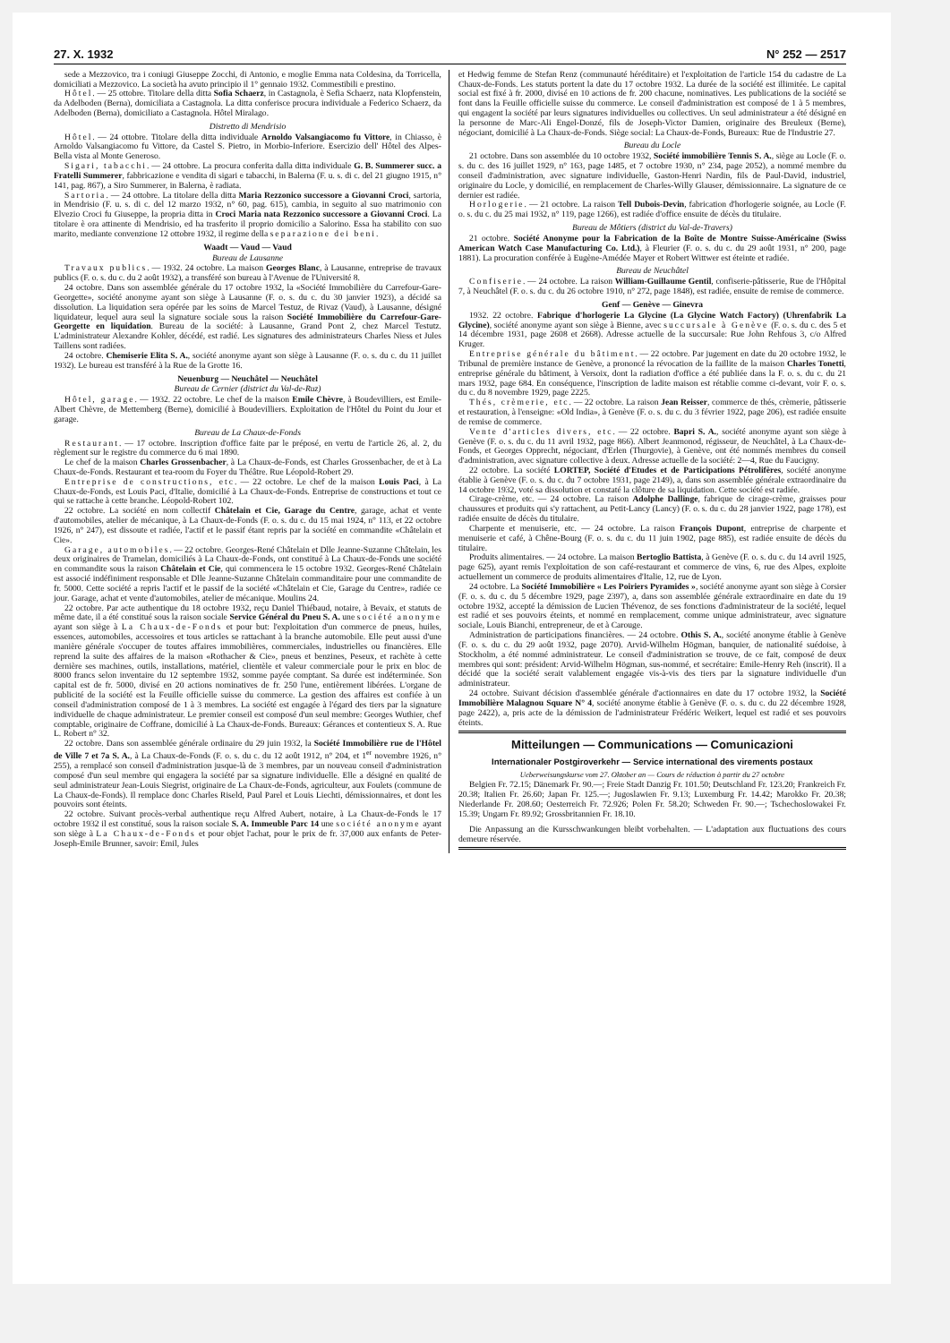27. X. 1932 N° 252 — 2517
sede a Mezzovico, tra i coniugi Giuseppe Zocchi, di Antonio, e moglie Emma nata Coldesina, da Torricella, domiciliati a Mezzovico. La società ha avuto principio il 1° gennaio 1932. Commestibili e prestino.
Hôtel. — 25 ottobre. Titolare della ditta Sofia Schaerz, in Castagnola, è Sefia Schaerz, nata Klopfenstein, da Adelboden (Berna), domiciliata a Castagnola. La ditta conferisce procura individuale a Federico Schaerz, da Adelboden (Berna), domiciliato a Castagnola. Hôtel Miralago.
Distretto di Mendrisio
Hôtel. — 24 ottobre. Titolare della ditta individuale Arnoldo Valsangiacomo fu Vittore, in Chiasso, è Arnoldo Valsangiacomo fu Vittore, da Castel S. Pietro, in Morbio-Inferiore. Esercizio dell' Hôtel des Alpes-Bella vista al Monte Generoso.
Sigari, tabacchi. — 24 ottobre. La procura conferita dalla ditta individuale G. B. Summerer succ. a Fratelli Summerer, fabbricazione e vendita di sigari e tabacchi, in Balerna (F. u. s. di c. del 21 giugno 1915, n° 141, pag. 867), a Siro Summerer, in Balerna, è radiata.
Sartoria. — 24 ottobre. La titolare della ditta Maria Rezzonico successore a Giovanni Croci, sartoria, in Mendrisio (F. u. s. di c. del 12 marzo 1932, n° 60, pag. 615), cambia, in seguito al suo matrimonio con Elvezio Croci fu Giuseppe, la propria ditta in Croci Maria nata Rezzonico successore a Giovanni Croci. La titolare è ora attinente di Mendrisio, ed ha trasferito il proprio domicilio a Salorino. Essa ha stabilito con suo marito, mediante convenzione 12 ottobre 1932, il regime della separazione dei beni.
Waadt — Vaud — Vaud
Bureau de Lausanne
Travaux publics. — 1932. 24 octobre. La maison Georges Blanc, à Lausanne, entreprise de travaux publics (F. o. s. du c. du 2 août 1932), a transféré son bureau à l'Avenue de l'Université 8.
24 octobre. Dans son assemblée générale du 17 octobre 1932, la «Société Immobilière du Carrefour-Gare-Georgette», société anonyme ayant son siège à Lausanne (F. o. s. du c. du 30 janvier 1923), a décidé sa dissolution. La liquidation sera opérée par les soins de Marcel Testuz, de Rivaz (Vaud), à Lausanne, désigné liquidateur, lequel aura seul la signature sociale sous la raison Société Immobilière du Carrefour-Gare-Georgette en liquidation. Bureau de la société: à Lausanne, Grand Pont 2, chez Marcel Testutz. L'administrateur Alexandre Kohler, décédé, est radié. Les signatures des administrateurs Charles Niess et Jules Taillens sont radiées.
24 octobre. Chemiserie Elita S. A., société anonyme ayant son siège à Lausanne (F. o. s. du c. du 11 juillet 1932). Le bureau est transféré à la Rue de la Grotte 16.
Neuenburg — Neuchâtel — Neuchâtel
Bureau de Cernier (district du Val-de-Ruz)
Hôtel, garage. — 1932. 22 octobre. Le chef de la maison Emile Chèvre, à Boudevilliers, est Emile-Albert Chèvre, de Mettemberg (Berne), domicilié à Boudevilliers. Exploitation de l'Hôtel du Point du Jour et garage.
Bureau de La Chaux-de-Fonds
Restaurant. — 17 octobre. Inscription d'office faite par le préposé, en vertu de l'article 26, al. 2, du règlement sur le registre du commerce du 6 mai 1890.
Le chef de la maison Charles Grossenbacher, à La Chaux-de-Fonds, est Charles Grossenbacher, de et à La Chaux-de-Fonds. Restaurant et tea-room du Foyer du Théâtre. Rue Léopold-Robert 29.
Entreprise de constructions, etc. — 22 octobre. Le chef de la maison Louis Paci, à La Chaux-de-Fonds, est Louis Paci, d'Italie, domicilié à La Chaux-de-Fonds. Entreprise de constructions et tout ce qui se rattache à cette branche. Léopold-Robert 102.
22 octobre. La société en nom collectif Châtelain et Cie, Garage du Centre, garage, achat et vente d'automobiles, atelier de mécanique, à La Chaux-de-Fonds (F. o. s. du c. du 15 mai 1924, n° 113, et 22 octobre 1926, n° 247), est dissoute et radiée, l'actif et le passif étant repris par la société en commandite «Châtelain et Cie».
Garage, automobiles. — 22 octobre. Georges-René Châtelain et Dlle Jeanne-Suzanne Châtelain, les deux originaires de Tramelan, domiciliés à La Chaux-de-Fonds, ont constitué à La Chaux-de-Fonds une société en commandite sous la raison Châtelain et Cie, qui commencera le 15 octobre 1932. Georges-René Châtelain est associé indéfiniment responsable et Dlle Jeanne-Suzanne Châtelain commanditaire pour une commandite de fr. 5000. Cette société a repris l'actif et le passif de la société «Châtelain et Cie, Garage du Centre», radiée ce jour. Garage, achat et vente d'automobiles, atelier de mécanique. Moulins 24.
22 octobre. Par acte authentique du 18 octobre 1932, reçu Daniel Thiébaud, notaire, à Bevaix, et statuts de même date, il a été constitué sous la raison sociale Service Général du Pneu S. A. une société anonyme ayant son siège à La Chaux-de-Fonds et pour but: l'exploitation d'un commerce de pneus, huiles, essences, automobiles, accessoires et tous articles se rattachant à la branche automobile. Elle peut aussi d'une manière générale s'occuper de toutes affaires immobilières, commerciales, industrielles ou financières. Elle reprend la suite des affaires de la maison «Rothacher & Cie», pneus et benzines, Peseux, et rachète à cette dernière ses machines, outils, installations, matériel, clientèle et valeur commerciale pour le prix en bloc de 8000 francs selon inventaire du 12 septembre 1932, somme payée comptant. Sa durée est indéterminée. Son capital est de fr. 5000, divisé en 20 actions nominatives de fr. 250 l'une, entièrement libérées. L'organe de publicité de la société est la Feuille officielle suisse du commerce. La gestion des affaires est confiée à un conseil d'administration composé de 1 à 3 membres. La société est engagée à l'égard des tiers par la signature individuelle de chaque administrateur. Le premier conseil est composé d'un seul membre: Georges Wuthier, chef comptable, originaire de Coffrane, domicilié à La Chaux-de-Fonds. Bureaux: Gérances et contentieux S. A. Rue L. Robert n° 32.
22 octobre. Dans son assemblée générale ordinaire du 29 juin 1932, la Société Immobilière rue de l'Hôtel de Ville 7 et 7a S. A., à La Chaux-de-Fonds (F. o. s. du c. du 12 août 1912, n° 204, et 1<sup>er</sup> novembre 1926, n° 255), a remplacé son conseil d'administration jusque-là de 3 membres, par un nouveau conseil d'administration composé d'un seul membre qui engagera la société par sa signature individuelle. Elle a désigné en qualité de seul administrateur Jean-Louis Siegrist, originaire de La Chaux-de-Fonds, agriculteur, aux Foulets (commune de La Chaux-de-Fonds). Il remplace donc Charles Riseld, Paul Parel et Louis Liechti, démissionnaires, et dont les pouvoirs sont éteints.
22 octobre. Suivant procès-verbal authentique reçu Alfred Aubert, notaire, à La Chaux-de-Fonds le 17 octobre 1932 il est constitué, sous la raison sociale S. A. Immeuble Parc 14 une société anonyme ayant son siège à La Chaux-de-Fonds et pour objet l'achat, pour le prix de fr. 37,000 aux enfants de Peter-Joseph-Emile Brunner, savoir: Emil, Jules
et Hedwig femme de Stefan Renz (communauté héréditaire) et l'exploitation de l'article 154 du cadastre de La Chaux-de-Fonds. Les statuts portent la date du 17 octobre 1932. La durée de la société est illimitée. Le capital social est fixé à fr. 2000, divisé en 10 actions de fr. 200 chacune, nominatives. Les publications de la société se font dans la Feuille officielle suisse du commerce. Le conseil d'administration est composé de 1 à 5 membres, qui engagent la société par leurs signatures individuelles ou collectives. Un seul administrateur a été désigné en la personne de Marc-Ali Engel-Donzé, fils de Joseph-Victor Damien, originaire des Breuleux (Berne), négociant, domicilié à La Chaux-de-Fonds. Siège social: La Chaux-de-Fonds, Bureaux: Rue de l'Industrie 27.
Bureau du Locle
21 octobre. Dans son assemblée du 10 octobre 1932, Société immobilière Tennis S. A., siège au Locle (F. o. s. du c. des 16 juillet 1929, n° 163, page 1485, et 7 octobre 1930, n° 234, page 2052), a nommé membre du conseil d'administration, avec signature individuelle, Gaston-Henri Nardin, fils de Paul-David, industriel, originaire du Locle, y domicilié, en remplacement de Charles-Willy Glauser, démissionnaire. La signature de ce dernier est radiée.
Horlogerie. — 21 octobre. La raison Tell Dubois-Devin, fabrication d'horlogerie soignée, au Locle (F. o. s. du c. du 25 mai 1932, n° 119, page 1266), est radiée d'office ensuite de décès du titulaire.
Bureau de Môtiers (district du Val-de-Travers)
21 octobre. Société Anonyme pour la Fabrication de la Boîte de Montre Suisse-Américaine (Swiss American Watch Case Manufacturing Co. Ltd.), à Fleurier (F. o. s. du c. du 29 août 1931, n° 200, page 1881). La procuration conférée à Eugène-Amédée Mayer et Robert Wittwer est éteinte et radiée.
Bureau de Neuchâtel
Confiserie. — 24 octobre. La raison William-Guillaume Gentil, confiserie-pâtisserie, Rue de l'Hôpital 7, à Neuchâtel (F. o. s. du c. du 26 octobre 1910, n° 272, page 1848), est radiée, ensuite de remise de commerce.
Genf — Genève — Ginevra
1932. 22 octobre. Fabrique d'horlogerie La Glycine (La Glycine Watch Factory) (Uhrenfabrik La Glycine), société anonyme ayant son siège à Bienne, avec succursale à Genève (F. o. s. du c. des 5 et 14 décembre 1931, page 2608 et 2668). Adresse actuelle de la succursale: Rue John Rehfous 3, c/o Alfred Kruger.
Entreprise générale du bâtiment. — 22 octobre. Par jugement en date du 20 octobre 1932, le Tribunal de première instance de Genève, a prononcé la révocation de la faillite de la maison Charles Tonetti, entreprise générale du bâtiment, à Versoix, dont la radiation d'office a été publiée dans la F. o. s. du c. du 21 mars 1932, page 684. En conséquence, l'inscription de ladite maison est rétablie comme ci-devant, voir F. o. s. du c. du 8 novembre 1929, page 2225.
Thés, crèmerie, etc. — 22 octobre. La raison Jean Reisser, commerce de thés, crèmerie, pâtisserie et restauration, à l'enseigne: «Old India», à Genève (F. o. s. du c. du 3 février 1922, page 206), est radiée ensuite de remise de commerce.
Vente d'articles divers, etc. — 22 octobre. Bapri S. A., société anonyme ayant son siège à Genève (F. o. s. du c. du 11 avril 1932, page 866). Albert Jeanmonod, régisseur, de Neuchâtel, à La Chaux-de-Fonds, et Georges Opprecht, négociant, d'Erlen (Thurgovie), à Genève, ont été nommés membres du conseil d'administration, avec signature collective à deux. Adresse actuelle de la société: 2—4, Rue du Faucigny.
22 octobre. La société LORTEP, Société d'Etudes et de Participations Pétrolifères, société anonyme établie à Genève (F. o. s. du c. du 7 octobre 1931, page 2149), a, dans son assemblée générale extraordinaire du 14 octobre 1932, voté sa dissolution et constaté la clôture de sa liquidation. Cette société est radiée.
Cirage-crème, etc. — 24 octobre. La raison Adolphe Dallinge, fabrique de cirage-crème, graisses pour chaussures et produits qui s'y rattachent, au Petit-Lancy (Lancy) (F. o. s. du c. du 28 janvier 1922, page 178), est radiée ensuite de décès du titulaire.
Charpente et menuiserie, etc. — 24 octobre. La raison François Dupont, entreprise de charpente et menuiserie et café, à Chêne-Bourg (F. o. s. du c. du 11 juin 1902, page 885), est radiée ensuite de décès du titulaire.
Produits alimentaires. — 24 octobre. La maison Bertoglio Battista, à Genève (F. o. s. du c. du 14 avril 1925, page 625), ayant remis l'exploitation de son café-restaurant et commerce de vins, 6, rue des Alpes, exploite actuellement un commerce de produits alimentaires d'Italie, 12, rue de Lyon.
24 octobre. La Société Immobilière « Les Poiriers Pyramides », société anonyme ayant son siège à Corsier (F. o. s. du c. du 5 décembre 1929, page 2397), a, dans son assemblée générale extraordinaire en date du 19 octobre 1932, accepté la démission de Lucien Thévenoz, de ses fonctions d'administrateur de la société, lequel est radié et ses pouvoirs éteints, et nommé en remplacement, comme unique administrateur, avec signature sociale, Louis Bianchi, entrepreneur, de et à Carouge.
Administration de participations financières. — 24 octobre. Othis S. A., société anonyme établie à Genève (F. o. s. du c. du 29 août 1932, page 2070). Arvid-Wilhelm Högman, banquier, de nationalité suédoise, à Stockholm, a été nommé administrateur. Le conseil d'administration se trouve, de ce fait, composé de deux membres qui sont: président: Arvid-Wilhelm Högman, sus-nommé, et secrétaire: Emile-Henry Reh (inscrit). Il a décidé que la société serait valablement engagée vis-à-vis des tiers par la signature individuelle d'un administrateur.
24 octobre. Suivant décision d'assemblée générale d'actionnaires en date du 17 octobre 1932, la Société Immobilière Malagnou Square N° 4, société anonyme établie à Genève (F. o. s. du c. du 22 décembre 1928, page 2422), a, pris acte de la démission de l'administrateur Frédéric Weikert, lequel est radié et ses pouvoirs éteints.
Mitteilungen — Communications — Comunicazioni
Internationaler Postgiroverkehr — Service international des virements postaux
Ueberweisungskurse vom 27. Oktober an — Cours de réduction à partir du 27 octobre
Belgien Fr. 72.15; Dänemark Fr. 90.—; Freie Stadt Danzig Fr. 101.50; Deutschland Fr. 123.20; Frankreich Fr. 20.38; Italien Fr. 26.60; Japan Fr. 125.—; Jugoslawien Fr. 9.13; Luxemburg Fr. 14.42; Marokko Fr. 20.38; Niederlande Fr. 208.60; Oesterreich Fr. 72.926; Polen Fr. 58.20; Schweden Fr. 90.—; Tschechoslowakei Fr. 15.39; Ungarn Fr. 89.92; Grossbritannien Fr. 18.10.
Die Anpassung an die Kursschwankungen bleibt vorbehalten. — L'adaptation aux fluctuations des cours demeure réservée.